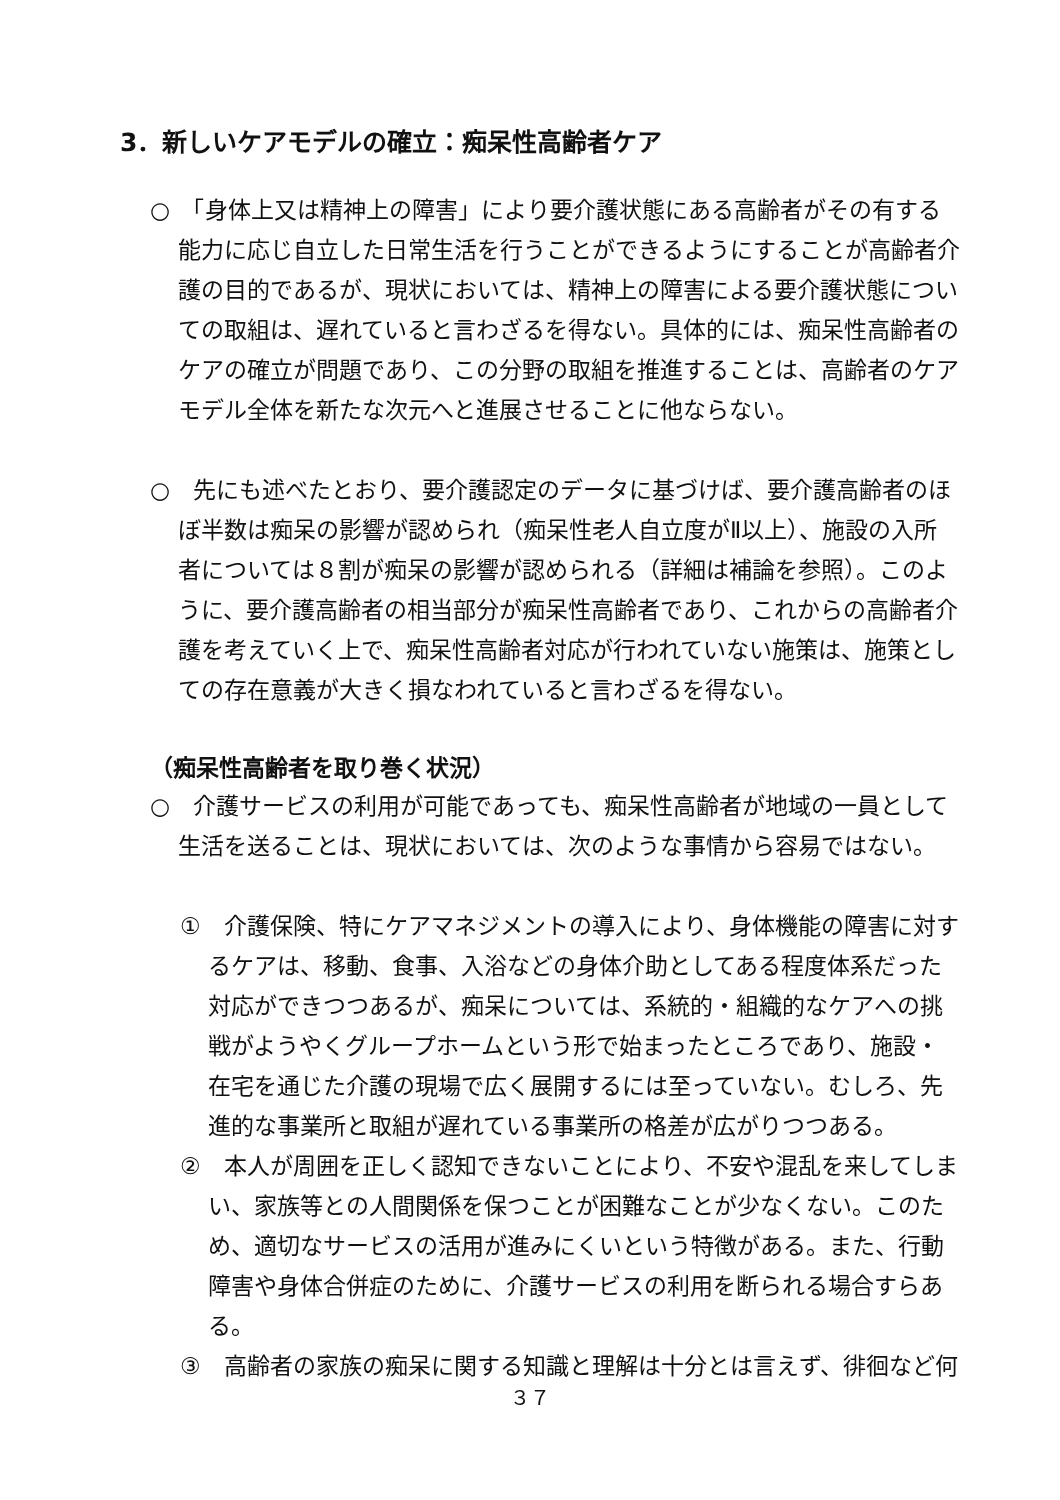3．新しいケアモデルの確立：痴呆性高齢者ケア
○　「身体上又は精神上の障害」により要介護状態にある高齢者がその有する能力に応じ自立した日常生活を行うことができるようにすることが高齢者介護の目的であるが、現状においては、精神上の障害による要介護状態についての取組は、遅れていると言わざるを得ない。具体的には、痴呆性高齢者のケアの確立が問題であり、この分野の取組を推進することは、高齢者のケアモデル全体を新たな次元へと進展させることに他ならない。
○　先にも述べたとおり、要介護認定のデータに基づけば、要介護高齢者のほぼ半数は痴呆の影響が認められ（痴呆性老人自立度がⅡ以上）、施設の入所者については８割が痴呆の影響が認められる（詳細は補論を参照）。このように、要介護高齢者の相当部分が痴呆性高齢者であり、これからの高齢者介護を考えていく上で、痴呆性高齢者対応が行われていない施策は、施策としての存在意義が大きく損なわれていると言わざるを得ない。
（痴呆性高齢者を取り巻く状況）
○　介護サービスの利用が可能であっても、痴呆性高齢者が地域の一員として生活を送ることは、現状においては、次のような事情から容易ではない。
①　介護保険、特にケアマネジメントの導入により、身体機能の障害に対するケアは、移動、食事、入浴などの身体介助としてある程度体系だった対応ができつつあるが、痴呆については、系統的・組織的なケアへの挑戦がようやくグループホームという形で始まったところであり、施設・在宅を通じた介護の現場で広く展開するには至っていない。むしろ、先進的な事業所と取組が遅れている事業所の格差が広がりつつある。
②　本人が周囲を正しく認知できないことにより、不安や混乱を来してしまい、家族等との人間関係を保つことが困難なことが少なくない。このため、適切なサービスの活用が進みにくいという特徴がある。また、行動障害や身体合併症のために、介護サービスの利用を断られる場合すらある。
③　高齢者の家族の痴呆に関する知識と理解は十分とは言えず、徘徊など何
３７